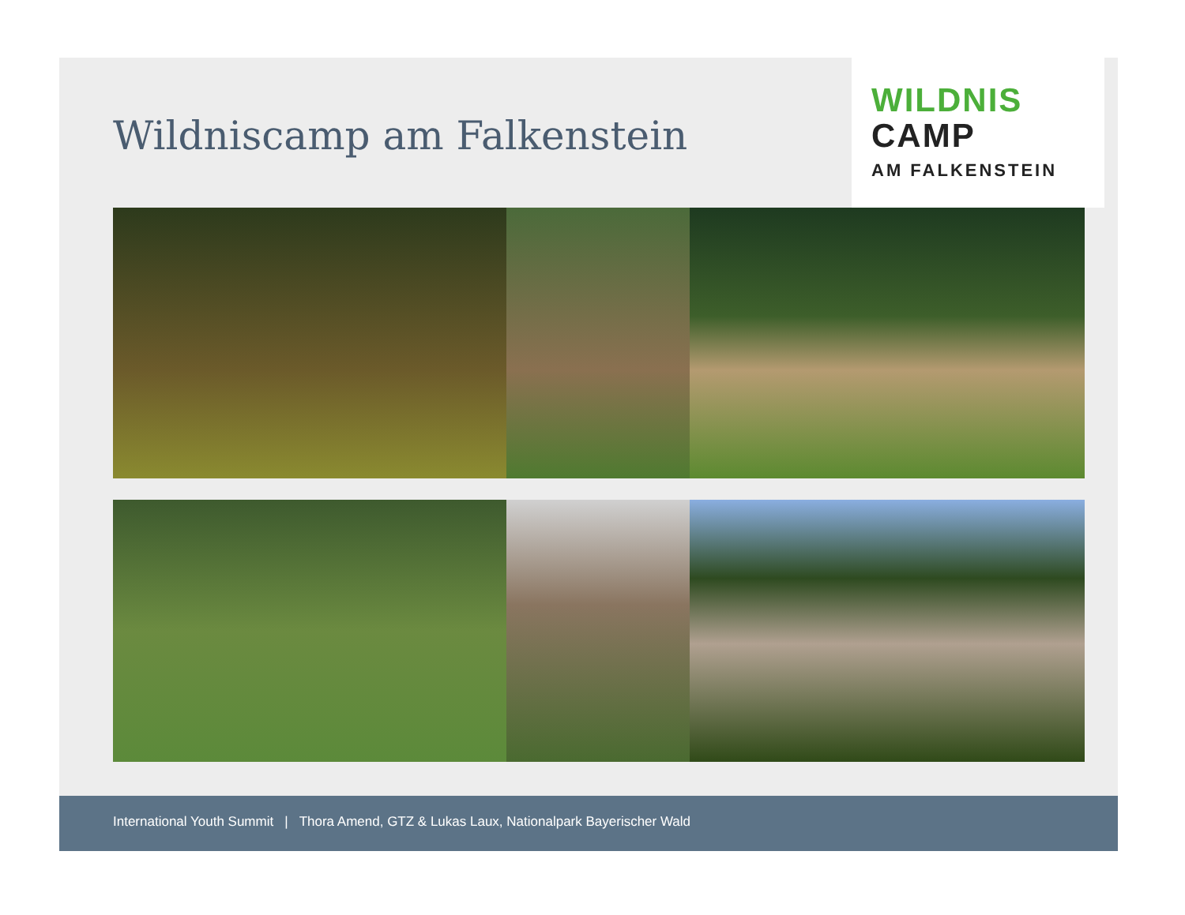Wildniscamp am Falkenstein
WILDNIS
CAMP
AM FALKENSTEIN
International Youth Summit | Thora Amend, GTZ & Lukas Laux, Nationalpark Bayerischer Wald